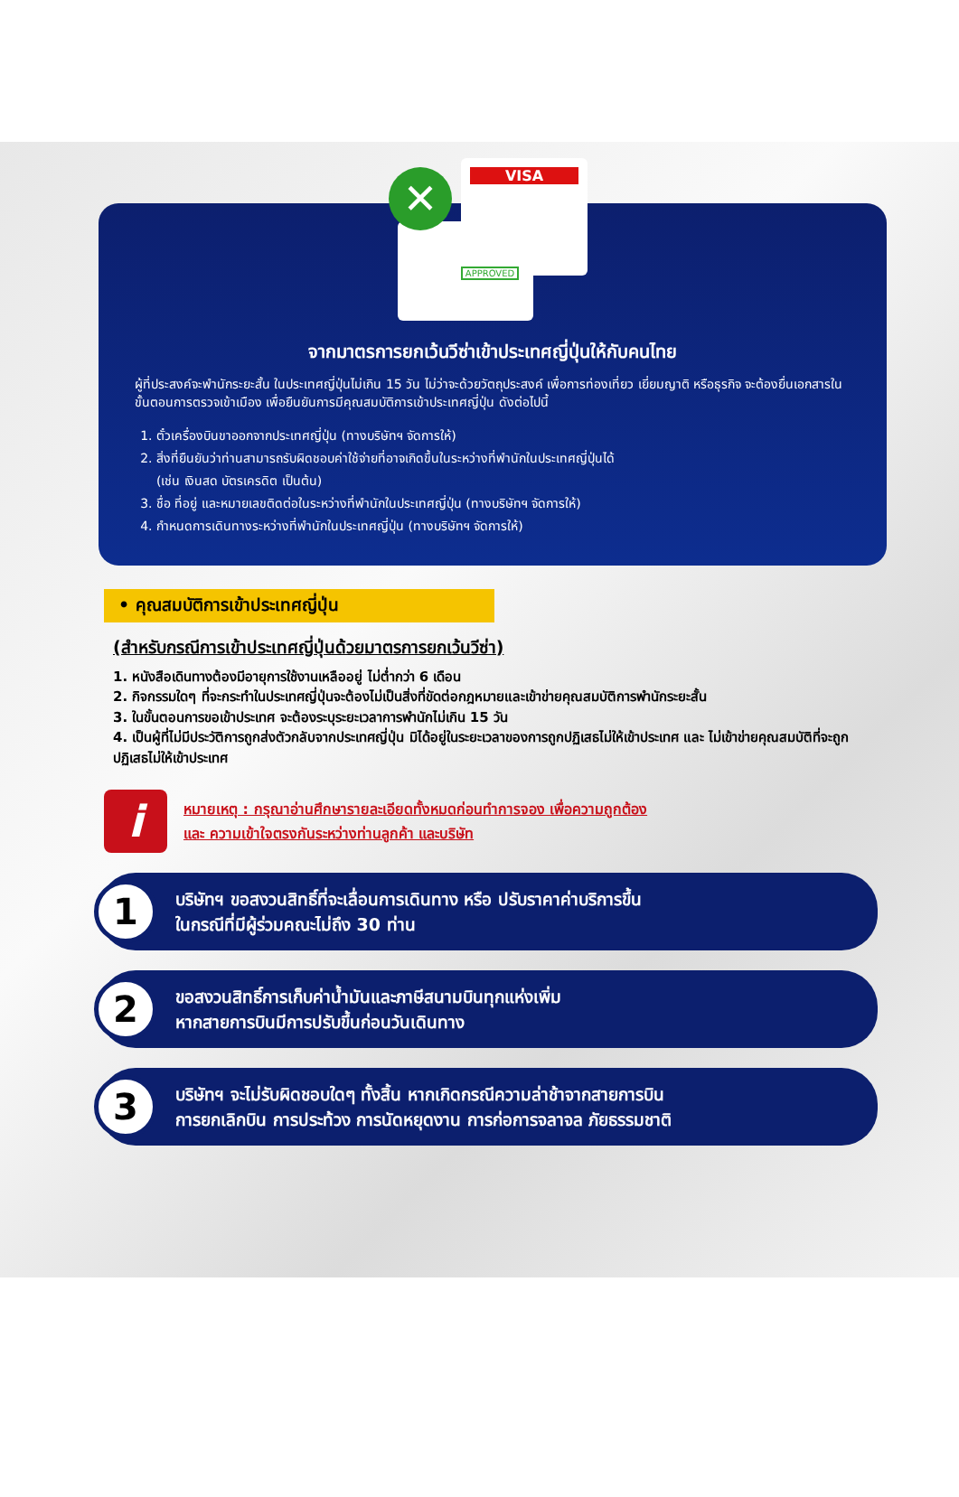VISA
APPROVED
✕
จากมาตรการยกเว้นวีซ่าเข้าประเทศญี่ปุ่นให้กับคนไทย
ผู้ที่ประสงค์จะพำนักระยะสั้น ในประเทศญี่ปุ่นไม่เกิน 15 วัน ไม่ว่าจะด้วยวัตถุประสงค์ เพื่อการท่องเที่ยว เยี่ยมญาติ หรือธุรกิจ จะต้องยื่นเอกสารในขั้นตอนการตรวจเข้าเมือง เพื่อยืนยันการมีคุณสมบัติการเข้าประเทศญี่ปุ่น ดังต่อไปนี้
1. ตั๋วเครื่องบินขาออกจากประเทศญี่ปุ่น (ทางบริษัทฯ จัดการให้)
2. สิ่งที่ยืนยันว่าท่านสามารถรับผิดชอบค่าใช้จ่ายที่อาจเกิดขึ้นในระหว่างที่พำนักในประเทศญี่ปุ่นได้
(เช่น เงินสด บัตรเครดิต เป็นต้น)
3. ชื่อ ที่อยู่ และหมายเลขติดต่อในระหว่างที่พำนักในประเทศญี่ปุ่น (ทางบริษัทฯ จัดการให้)
4. กำหนดการเดินทางระหว่างที่พำนักในประเทศญี่ปุ่น (ทางบริษัทฯ จัดการให้)
• คุณสมบัติการเข้าประเทศญี่ปุ่น
(สำหรับกรณีการเข้าประเทศญี่ปุ่นด้วยมาตรการยกเว้นวีซ่า)
1. หนังสือเดินทางต้องมีอายุการใช้งานเหลืออยู่ ไม่ต่ำกว่า 6 เดือน
2. กิจกรรมใดๆ ที่จะกระทำในประเทศญี่ปุ่นจะต้องไม่เป็นสิ่งที่ขัดต่อกฎหมายและเข้าข่ายคุณสมบัติการพำนักระยะสั้น
3. ในขั้นตอนการขอเข้าประเทศ จะต้องระบุระยะเวลาการพำนักไม่เกิน 15 วัน
4. เป็นผู้ที่ไม่มีประวัติการถูกส่งตัวกลับจากประเทศญี่ปุ่น มิได้อยู่ในระยะเวลาของการถูกปฏิเสธไม่ให้เข้าประเทศ และ ไม่เข้าข่ายคุณสมบัติที่จะถูกปฏิเสธไม่ให้เข้าประเทศ
i
หมายเหตุ : กรุณาอ่านศึกษารายละเอียดทั้งหมดก่อนทำการจอง เพื่อความถูกต้อง
และ ความเข้าใจตรงกันระหว่างท่านลูกค้า และบริษัท
1
บริษัทฯ ขอสงวนสิทธิ์ที่จะเลื่อนการเดินทาง หรือ ปรับราคาค่าบริการขึ้น
ในกรณีที่มีผู้ร่วมคณะไม่ถึง 30 ท่าน
2
ขอสงวนสิทธิ์การเก็บค่าน้ำมันและภาษีสนามบินทุกแห่งเพิ่ม
หากสายการบินมีการปรับขึ้นก่อนวันเดินทาง
3
บริษัทฯ จะไม่รับผิดชอบใดๆ ทั้งสิ้น หากเกิดกรณีความล่าช้าจากสายการบิน
การยกเลิกบิน การประท้วง การนัดหยุดงาน การก่อการจลาจล ภัยธรรมชาติ